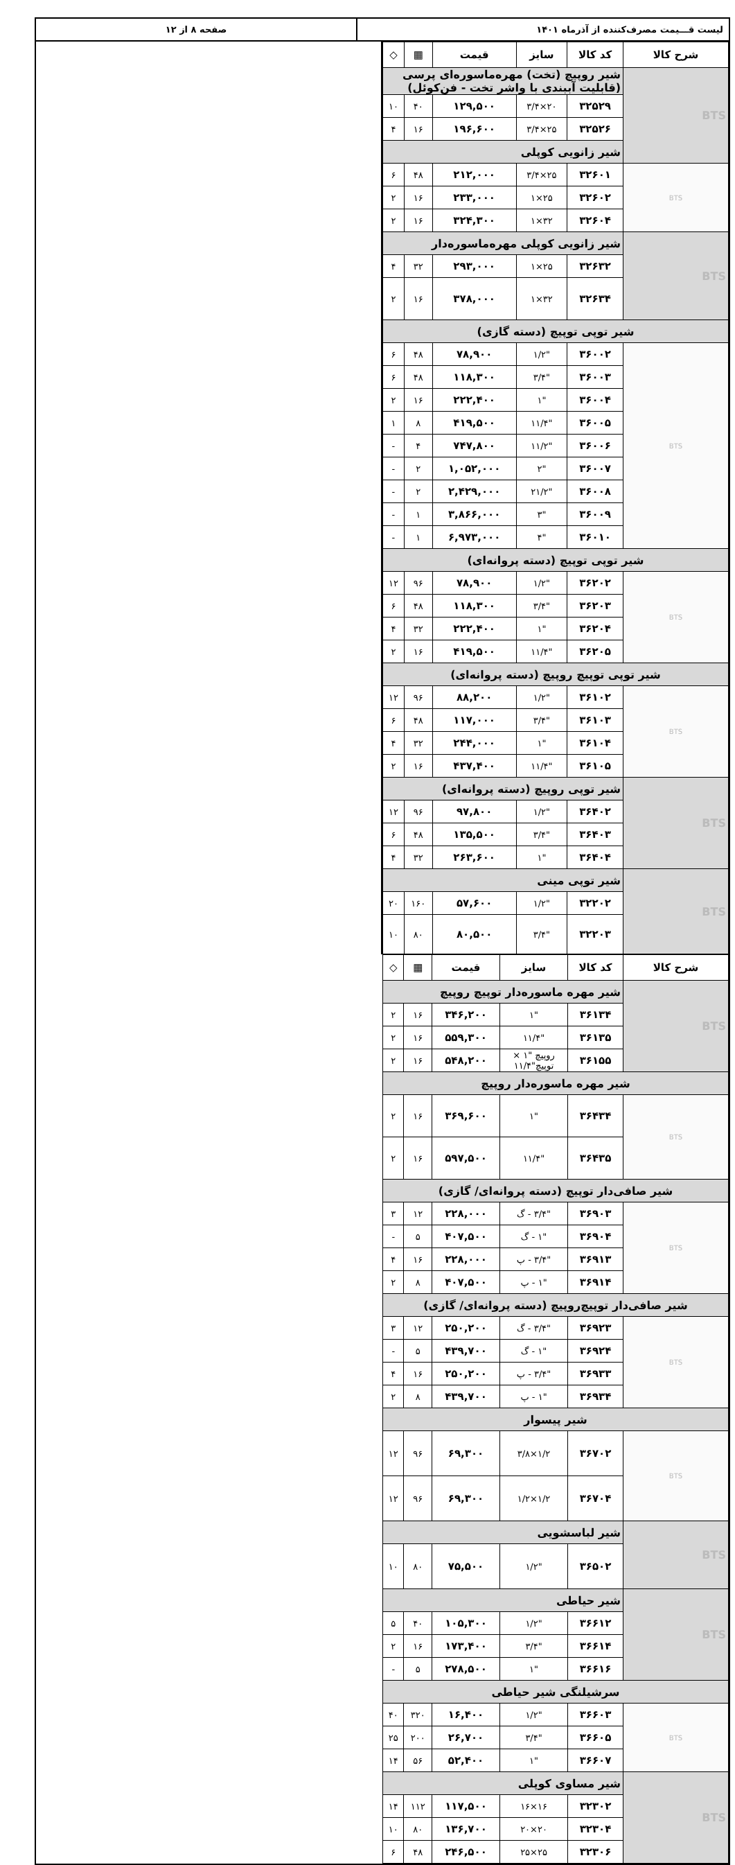لیست قـــیمت مصرف‌کننده از آذرماه ۱۴۰۱
صفحه ۸ از ۱۲
| شرح کالا | کد کالا | سایز | قیمت | ▦ | ◇ |
| --- | --- | --- | --- | --- | --- |
| BTS | شیر روپیچ (تخت) مهره‌ماسوره‌ای پرسی (قابلیت آببندی با واشر تخت - فن‌کوئل) | | | | |
| | ۳۲۵۲۹ | ۲۰×۳/۴ | ۱۲۹,۵۰۰ | ۴۰ | ۱۰ |
| | ۳۲۵۲۶ | ۲۵×۳/۴ | ۱۹۶,۶۰۰ | ۱۶ | ۴ |
| | شیر زانویی کوپلی | | | | |
| BTS | ۳۲۶۰۱ | ۲۵×۳/۴ | ۲۱۲,۰۰۰ | ۴۸ | ۶ |
| | ۳۲۶۰۲ | ۲۵×۱ | ۲۳۳,۰۰۰ | ۱۶ | ۲ |
| | ۳۲۶۰۴ | ۳۲×۱ | ۳۲۴,۳۰۰ | ۱۶ | ۲ |
| BTS | شیر زانویی کوپلی مهره‌ماسوره‌دار | | | | |
| | ۳۲۶۳۲ | ۲۵×۱ | ۲۹۳,۰۰۰ | ۳۲ | ۴ |
| | ۳۲۶۳۴ | ۳۲×۱ | ۳۷۸,۰۰۰ | ۱۶ | ۲ |
| شیر توپی توپیچ (دسته گازی) | | | | | |
| BTS | ۳۶۰۰۲ | "۱/۲ | ۷۸,۹۰۰ | ۴۸ | ۶ |
| | ۳۶۰۰۳ | "۳/۴ | ۱۱۸,۳۰۰ | ۴۸ | ۶ |
| | ۳۶۰۰۴ | "۱ | ۲۲۲,۴۰۰ | ۱۶ | ۲ |
| | ۳۶۰۰۵ | "۱۱/۴ | ۴۱۹,۵۰۰ | ۸ | ۱ |
| | ۳۶۰۰۶ | "۱۱/۲ | ۷۴۷,۸۰۰ | ۴ | - |
| | ۳۶۰۰۷ | "۲ | ۱,۰۵۲,۰۰۰ | ۲ | - |
| | ۳۶۰۰۸ | "۲۱/۲ | ۲,۴۲۹,۰۰۰ | ۲ | - |
| | ۳۶۰۰۹ | "۳ | ۳,۸۶۶,۰۰۰ | ۱ | - |
| | ۳۶۰۱۰ | "۴ | ۶,۹۷۳,۰۰۰ | ۱ | - |
| شیر توپی توپیچ (دسته پروانه‌ای) | | | | | |
| BTS | ۳۶۲۰۲ | "۱/۲ | ۷۸,۹۰۰ | ۹۶ | ۱۲ |
| | ۳۶۲۰۳ | "۳/۴ | ۱۱۸,۳۰۰ | ۴۸ | ۶ |
| | ۳۶۲۰۴ | "۱ | ۲۲۲,۴۰۰ | ۳۲ | ۴ |
| | ۳۶۲۰۵ | "۱۱/۴ | ۴۱۹,۵۰۰ | ۱۶ | ۲ |
| شیر توپی توپیچ روپیچ (دسته پروانه‌ای) | | | | | |
| BTS | ۳۶۱۰۲ | "۱/۲ | ۸۸,۲۰۰ | ۹۶ | ۱۲ |
| | ۳۶۱۰۳ | "۳/۴ | ۱۱۷,۰۰۰ | ۴۸ | ۶ |
| | ۳۶۱۰۴ | "۱ | ۲۴۴,۰۰۰ | ۳۲ | ۴ |
| | ۳۶۱۰۵ | "۱۱/۴ | ۴۳۷,۴۰۰ | ۱۶ | ۲ |
| BTS | شیر توپی روپیچ (دسته پروانه‌ای) | | | | |
| | ۳۶۴۰۲ | "۱/۲ | ۹۷,۸۰۰ | ۹۶ | ۱۲ |
| | ۳۶۴۰۳ | "۳/۴ | ۱۳۵,۵۰۰ | ۴۸ | ۶ |
| | ۳۶۴۰۴ | "۱ | ۲۶۳,۶۰۰ | ۳۲ | ۴ |
| BTS | شیر توپی مینی | | | | |
| | ۳۲۲۰۲ | "۱/۲ | ۵۷,۶۰۰ | ۱۶۰ | ۲۰ |
| | ۳۲۲۰۳ | "۳/۴ | ۸۰,۵۰۰ | ۸۰ | ۱۰ |
| شرح کالا | کد کالا | سایز | قیمت | ▦ | ◇ |
| --- | --- | --- | --- | --- | --- |
| BTS | شیر مهره ماسوره‌دار توپیچ روپیچ | | | | |
| | ۳۶۱۳۴ | "۱ | ۳۴۶,۲۰۰ | ۱۶ | ۲ |
| | ۳۶۱۳۵ | "۱۱/۴ | ۵۵۹,۳۰۰ | ۱۶ | ۲ |
| | ۳۶۱۵۵ | روپیچ "۱ × توپیچ"۱۱/۴ | ۵۴۸,۲۰۰ | ۱۶ | ۲ |
| شیر مهره ماسوره‌دار روپیچ | | | | | |
| BTS | ۳۶۴۳۴ | "۱ | ۳۶۹,۶۰۰ | ۱۶ | ۲ |
| | ۳۶۴۳۵ | "۱۱/۴ | ۵۹۷,۵۰۰ | ۱۶ | ۲ |
| شیر صافی‌دار توپیچ (دسته پروانه‌ای/ گازی) | | | | | |
| BTS | ۳۶۹۰۳ | "۳/۴ - گ | ۲۲۸,۰۰۰ | ۱۲ | ۳ |
| | ۳۶۹۰۴ | "۱ - گ | ۴۰۷,۵۰۰ | ۵ | - |
| | ۳۶۹۱۳ | "۳/۴ - پ | ۲۲۸,۰۰۰ | ۱۶ | ۴ |
| | ۳۶۹۱۴ | "۱ - پ | ۴۰۷,۵۰۰ | ۸ | ۲ |
| شیر صافی‌دار توپیچ‌روپیچ (دسته پروانه‌ای/ گازی) | | | | | |
| BTS | ۳۶۹۲۳ | "۳/۴ - گ | ۲۵۰,۲۰۰ | ۱۲ | ۳ |
| | ۳۶۹۲۴ | "۱ - گ | ۴۳۹,۷۰۰ | ۵ | - |
| | ۳۶۹۳۳ | "۳/۴ - پ | ۲۵۰,۲۰۰ | ۱۶ | ۴ |
| | ۳۶۹۳۴ | "۱ - پ | ۴۳۹,۷۰۰ | ۸ | ۲ |
| شیر پیسوار | | | | | |
| BTS | ۳۶۷۰۲ | ۱/۲×۳/۸ | ۶۹,۳۰۰ | ۹۶ | ۱۲ |
| | ۳۶۷۰۴ | ۱/۲×۱/۲ | ۶۹,۳۰۰ | ۹۶ | ۱۲ |
| BTS | شیر لباسشویی | | | | |
| | ۳۶۵۰۲ | "۱/۲ | ۷۵,۵۰۰ | ۸۰ | ۱۰ |
| BTS | شیر حیاطی | | | | |
| | ۳۶۶۱۲ | "۱/۲ | ۱۰۵,۳۰۰ | ۴۰ | ۵ |
| | ۳۶۶۱۴ | "۳/۴ | ۱۷۳,۴۰۰ | ۱۶ | ۲ |
| | ۳۶۶۱۶ | "۱ | ۲۷۸,۵۰۰ | ۵ | - |
| سرشیلنگی شیر حیاطی | | | | | |
| BTS | ۳۶۶۰۳ | "۱/۲ | ۱۶,۴۰۰ | ۳۲۰ | ۴۰ |
| | ۳۶۶۰۵ | "۳/۴ | ۲۶,۷۰۰ | ۲۰۰ | ۲۵ |
| | ۳۶۶۰۷ | "۱ | ۵۲,۴۰۰ | ۵۶ | ۱۴ |
| BTS | شیر مساوی کوپلی | | | | |
| | ۳۲۳۰۲ | ۱۶×۱۶ | ۱۱۷,۵۰۰ | ۱۱۲ | ۱۴ |
| | ۳۲۳۰۴ | ۲۰×۲۰ | ۱۳۶,۷۰۰ | ۸۰ | ۱۰ |
| | ۳۲۳۰۶ | ۲۵×۲۵ | ۲۴۶,۵۰۰ | ۴۸ | ۶ |